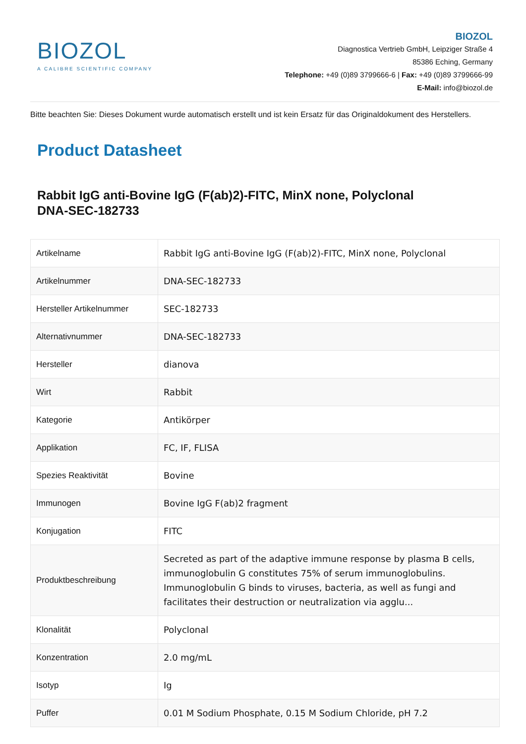BIOZOL
A CALIBRE SCIENTIFIC COMPANY
BIOZOL
Diagnostica Vertrieb GmbH, Leipziger Straße 4
85386 Eching, Germany
Telephone: +49 (0)89 3799666-6 | Fax: +49 (0)89 3799666-99
E-Mail: info@biozol.de
Bitte beachten Sie: Dieses Dokument wurde automatisch erstellt und ist kein Ersatz für das Originaldokument des Herstellers.
Product Datasheet
Rabbit IgG anti-Bovine IgG (F(ab)2)-FITC, MinX none, Polyclonal
DNA-SEC-182733
| Artikelname | Rabbit IgG anti-Bovine IgG (F(ab)2)-FITC, MinX none, Polyclonal |
| Artikelnummer | DNA-SEC-182733 |
| Hersteller Artikelnummer | SEC-182733 |
| Alternativnummer | DNA-SEC-182733 |
| Hersteller | dianova |
| Wirt | Rabbit |
| Kategorie | Antikörper |
| Applikation | FC, IF, FLISA |
| Spezies Reaktivität | Bovine |
| Immunogen | Bovine IgG F(ab)2 fragment |
| Konjugation | FITC |
| Produktbeschreibung | Secreted as part of the adaptive immune response by plasma B cells, immunoglobulin G constitutes 75% of serum immunoglobulins. Immunoglobulin G binds to viruses, bacteria, as well as fungi and facilitates their destruction or neutralization via agglu... |
| Klonalität | Polyclonal |
| Konzentration | 2.0 mg/mL |
| Isotyp | Ig |
| Puffer | 0.01 M Sodium Phosphate, 0.15 M Sodium Chloride, pH 7.2 |